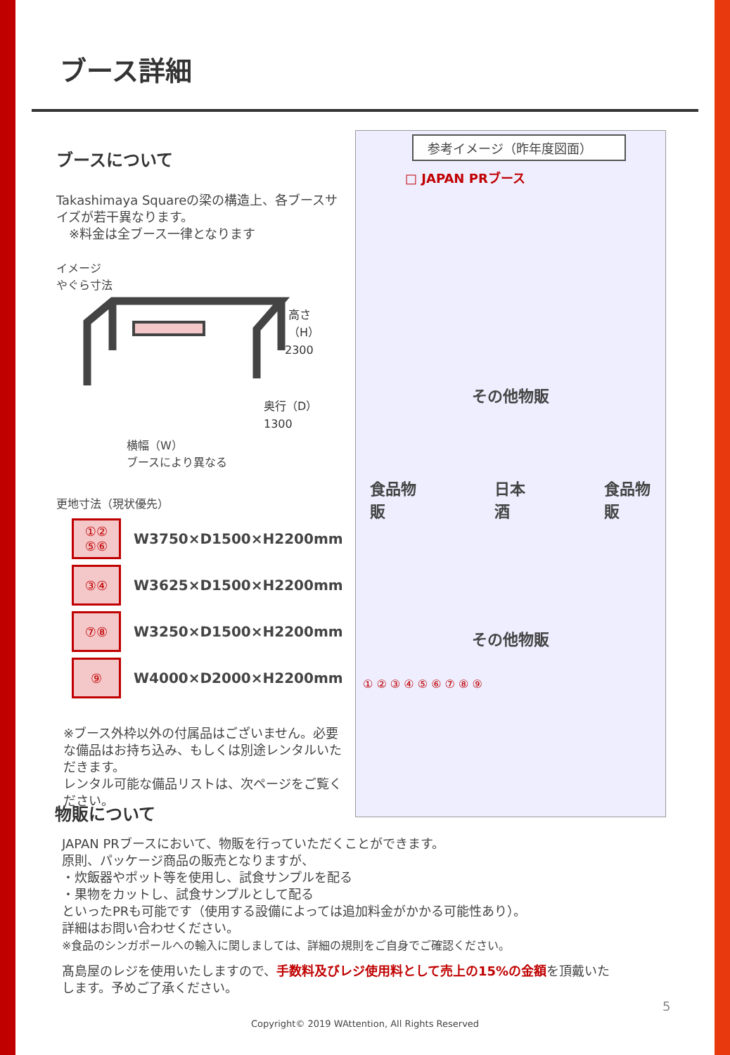ブース詳細
ブースについて
Takashimaya Squareの梁の構造上、各ブースサイズが若干異なります。
　※料金は全ブース一律となります
イメージ
やぐら寸法
高さ
（H）
2300
奥行（D）
1300
横幅（W）
ブースにより異なる
更地寸法（現状優先）
| ①② ⑤⑥ | W3750×D1500×H2200mm |
| ③④ | W3625×D1500×H2200mm |
| ⑦⑧ | W3250×D1500×H2200mm |
| ⑨ | W4000×D2000×H2200mm |
※ブース外枠以外の付属品はございません。必要な備品はお持ち込み、もしくは別途レンタルいただきます。
レンタル可能な備品リストは、次ページをご覧ください。
参考イメージ（昨年度図面）
□ JAPAN PRブース
その他物販
食品物販 日本酒 食品物販
その他物販
① ② ③ ④ ⑤ ⑥ ⑦ ⑧ ⑨
物販について
JAPAN PRブースにおいて、物販を行っていただくことができます。
原則、パッケージ商品の販売となりますが、
・炊飯器やポット等を使用し、試食サンプルを配る
・果物をカットし、試食サンプルとして配る
といったPRも可能です（使用する設備によっては追加料金がかかる可能性あり）。
詳細はお問い合わせください。
※食品のシンガポールへの輸入に関しましては、詳細の規則をご自身でご確認ください。
髙島屋のレジを使用いたしますので、手数料及びレジ使用料として売上の15%の金額を頂戴いたします。予めご了承ください。
5
Copyright© 2019 WAttention, All Rights Reserved